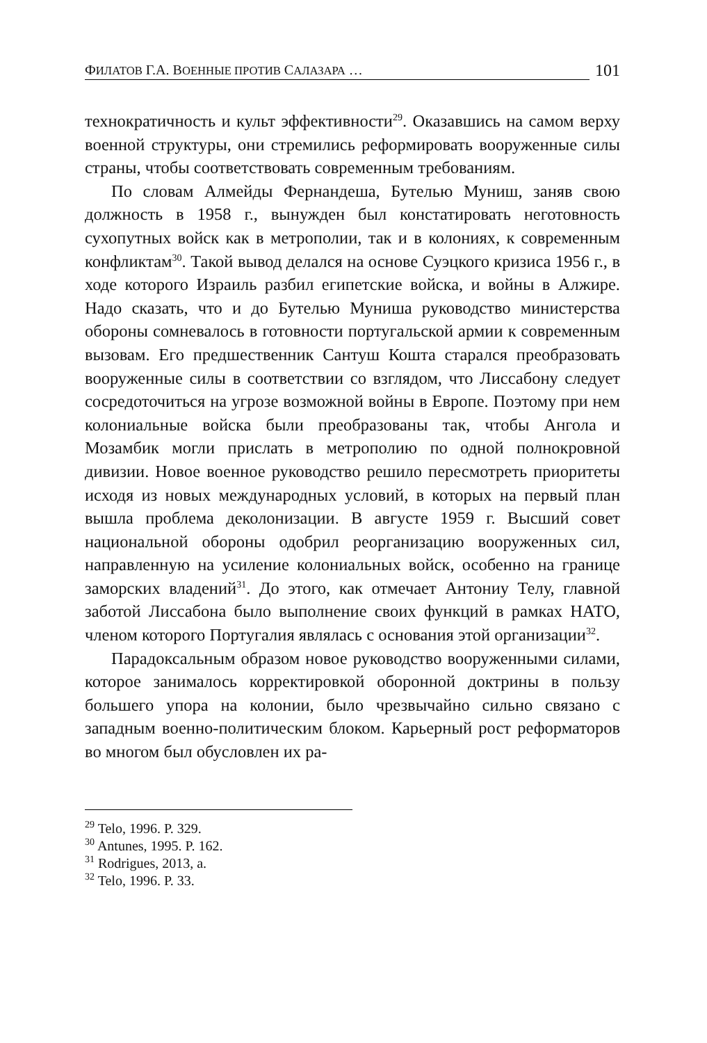ФИЛАТОВ Г.А. ВОЕННЫЕ ПРОТИВ САЛАЗАРА … 101
технократичность и культ эффективности<sup>29</sup>. Оказавшись на самом верху военной структуры, они стремились реформировать вооруженные силы страны, чтобы соответствовать современным требованиям.
По словам Алмейды Фернандеша, Бутелью Муниш, заняв свою должность в 1958 г., вынужден был констатировать неготовность сухопутных войск как в метрополии, так и в колониях, к современным конфликтам<sup>30</sup>. Такой вывод делался на основе Суэцкого кризиса 1956 г., в ходе которого Израиль разбил египетские войска, и войны в Алжире. Надо сказать, что и до Бутелью Муниша руководство министерства обороны сомневалось в готовности португальской армии к современным вызовам. Его предшественник Сантуш Кошта старался преобразовать вооруженные силы в соответствии со взглядом, что Лиссабону следует сосредоточиться на угрозе возможной войны в Европе. Поэтому при нем колониальные войска были преобразованы так, чтобы Ангола и Мозамбик могли прислать в метрополию по одной полнокровной дивизии. Новое военное руководство решило пересмотреть приоритеты исходя из новых международных условий, в которых на первый план вышла проблема деколонизации. В августе 1959 г. Высший совет национальной обороны одобрил реорганизацию вооруженных сил, направленную на усиление колониальных войск, особенно на границе заморских владений<sup>31</sup>. До этого, как отмечает Антониу Телу, главной заботой Лиссабона было выполнение своих функций в рамках НАТО, членом которого Португалия являлась с основания этой организации<sup>32</sup>.
Парадоксальным образом новое руководство вооруженными силами, которое занималось корректировкой оборонной доктрины в пользу большего упора на колонии, было чрезвычайно сильно связано с западным военно-политическим блоком. Карьерный рост реформаторов во многом был обусловлен их ра-
<sup>29</sup> Telo, 1996. P. 329.
<sup>30</sup> Antunes, 1995. P. 162.
<sup>31</sup> Rodrigues, 2013, a.
<sup>32</sup> Telo, 1996. P. 33.